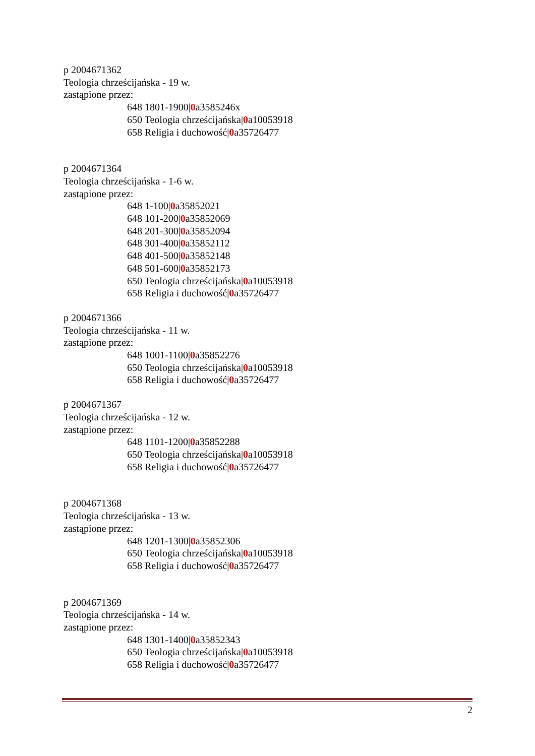p 2004671362
Teologia chrześcijańska - 19 w.
zastąpione przez:
648 1801-1900|0a3585246x
650 Teologia chrześcijańska|0a10053918
658 Religia i duchowość|0a35726477
p 2004671364
Teologia chrześcijańska - 1-6 w.
zastąpione przez:
648 1-100|0a35852021
648 101-200|0a35852069
648 201-300|0a35852094
648 301-400|0a35852112
648 401-500|0a35852148
648 501-600|0a35852173
650 Teologia chrześcijańska|0a10053918
658 Religia i duchowość|0a35726477
p 2004671366
Teologia chrześcijańska - 11 w.
zastąpione przez:
648 1001-1100|0a35852276
650 Teologia chrześcijańska|0a10053918
658 Religia i duchowość|0a35726477
p 2004671367
Teologia chrześcijańska - 12 w.
zastąpione przez:
648 1101-1200|0a35852288
650 Teologia chrześcijańska|0a10053918
658 Religia i duchowość|0a35726477
p 2004671368
Teologia chrześcijańska - 13 w.
zastąpione przez:
648 1201-1300|0a35852306
650 Teologia chrześcijańska|0a10053918
658 Religia i duchowość|0a35726477
p 2004671369
Teologia chrześcijańska - 14 w.
zastąpione przez:
648 1301-1400|0a35852343
650 Teologia chrześcijańska|0a10053918
658 Religia i duchowość|0a35726477
2